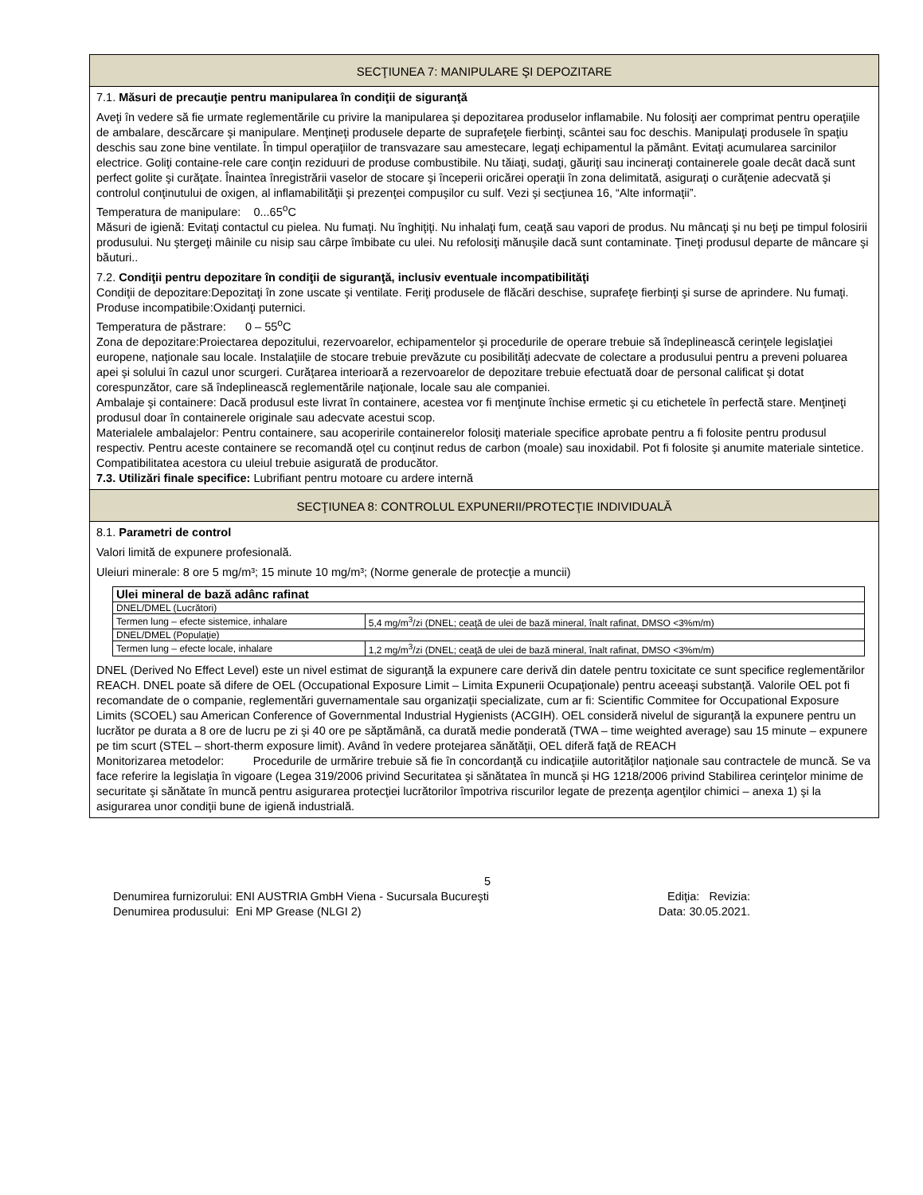SECŢIUNEA 7: MANIPULARE ŞI DEPOZITARE
7.1. Măsuri de precauţie pentru manipularea în condiţii de siguranţă
Aveţi în vedere să fie urmate reglementările cu privire la manipularea şi depozitarea produselor inflamabile. Nu folosiţi aer comprimat pentru operaţiile de ambalare, descărcare şi manipulare. Menţineţi produsele departe de suprafeţele fierbinţi, scântei sau foc deschis. Manipulaţi produsele în spaţiu deschis sau zone bine ventilate. În timpul operaţiilor de transvazare sau amestecare, legaţi echipamentul la pământ. Evitaţi acumularea sarcinilor electrice. Goliţi containe-rele care conţin reziduuri de produse combustibile. Nu tăiaţi, sudaţi, găuriţi sau incineraţi containerele goale decât dacă sunt perfect golite şi curăţate. Înaintea înregistrării vaselor de stocare şi începerii oricărei operaţii în zona delimitată, asiguraţi o curăţenie adecvată şi controlul conţinutului de oxigen, al inflamabilităţii şi prezenţei compuşilor cu sulf. Vezi şi secţiunea 16, “Alte informaţii”.
Temperatura de manipulare: 0...65<sup>o</sup>C
Măsuri de igienă: Evitaţi contactul cu pielea. Nu fumaţi. Nu înghiţiţi. Nu inhalaţi fum, ceaţă sau vapori de produs. Nu mâncaţi şi nu beţi pe timpul folosirii produsului. Nu ştergeţi mâinile cu nisip sau cârpe îmbibate cu ulei. Nu refolosiţi mănuşile dacă sunt contaminate. Ţineţi produsul departe de mâncare şi băuturi..
7.2. Condiţii pentru depozitare în condiţii de siguranţă, inclusiv eventuale incompatibilităţi
Condiţii de depozitare:Depozitaţi în zone uscate şi ventilate. Feriţi produsele de flăcări deschise, suprafeţe fierbinţi şi surse de aprindere. Nu fumaţi.
Produse incompatibile:Oxidanţi puternici.
Temperatura de păstrare: 0 – 55<sup>o</sup>C
Zona de depozitare:Proiectarea depozitului, rezervoarelor, echipamentelor şi procedurile de operare trebuie să îndeplinească cerinţele legislaţiei europene, naţionale sau locale. Instalaţiile de stocare trebuie prevăzute cu posibilităţi adecvate de colectare a produsului pentru a preveni poluarea apei şi solului în cazul unor scurgeri. Curăţarea interioară a rezervoarelor de depozitare trebuie efectuată doar de personal calificat şi dotat corespunzător, care să îndeplinească reglementările naţionale, locale sau ale companiei.
Ambalaje şi containere: Dacă produsul este livrat în containere, acestea vor fi menţinute închise ermetic şi cu etichetele în perfectă stare. Menţineţi produsul doar în containerele originale sau adecvate acestui scop.
Materialele ambalajelor: Pentru containere, sau acoperirile containerelor folosiţi materiale specifice aprobate pentru a fi folosite pentru produsul respectiv. Pentru aceste containere se recomandă oţel cu conţinut redus de carbon (moale) sau inoxidabil. Pot fi folosite şi anumite materiale sintetice. Compatibilitatea acestora cu uleiul trebuie asigurată de producător.
7.3. Utilizări finale specifice: Lubrifiant pentru motoare cu ardere internă
SECŢIUNEA 8: CONTROLUL EXPUNERII/PROTECŢIE INDIVIDUALĂ
8.1. Parametri de control
Valori limită de expunere profesională.
Uleiuri minerale: 8 ore 5 mg/m³; 15 minute 10 mg/m³; (Norme generale de protecţie a muncii)
| Ulei mineral de bază adânc rafinat | |
| DNEL/DMEL (Lucrători) | |
| Termen lung – efecte sistemice, inhalare | 5,4 mg/m<sup>3</sup>/zi (DNEL; ceaţă de ulei de bază mineral, înalt rafinat, DMSO <3%m/m) |
| DNEL/DMEL (Populaţie) | |
| Termen lung – efecte locale, inhalare | 1,2 mg/m<sup>3</sup>/zi (DNEL; ceaţă de ulei de bază mineral, înalt rafinat, DMSO <3%m/m) |
DNEL (Derived No Effect Level) este un nivel estimat de siguranţă la expunere care derivă din datele pentru toxicitate ce sunt specifice reglementărilor REACH. DNEL poate să difere de OEL (Occupational Exposure Limit – Limita Expunerii Ocupaţionale) pentru aceeaşi substanţă. Valorile OEL pot fi recomandate de o companie, reglementări guvernamentale sau organizaţii specializate, cum ar fi: Scientific Commitee for Occupational Exposure Limits (SCOEL) sau American Conference of Governmental Industrial Hygienists (ACGIH). OEL consideră nivelul de siguranţă la expunere pentru un lucrător pe durata a 8 ore de lucru pe zi şi 40 ore pe săptămână, ca durată medie ponderată (TWA – time weighted average) sau 15 minute – expunere pe tim scurt (STEL – short-therm exposure limit). Având în vedere protejarea sănătăţii, OEL diferă faţă de REACH
Monitorizarea metodelor: Procedurile de urmărire trebuie să fie în concordanţă cu indicaţiile autorităţilor naţionale sau contractele de muncă. Se va face referire la legislaţia în vigoare (Legea 319/2006 privind Securitatea şi sănătatea în muncă şi HG 1218/2006 privind Stabilirea cerinţelor minime de securitate şi sănătate în muncă pentru asigurarea protecţiei lucrătorilor împotriva riscurilor legate de prezenţa agenţilor chimici – anexa 1) şi la asigurarea unor condiţii bune de igienă industrială.
5
Denumirea furnizorului: ENI AUSTRIA GmbH Viena - Sucursala Bucureşti Ediţia: Revizia:
Denumirea produsului: Eni MP Grease (NLGI 2) Data: 30.05.2021.